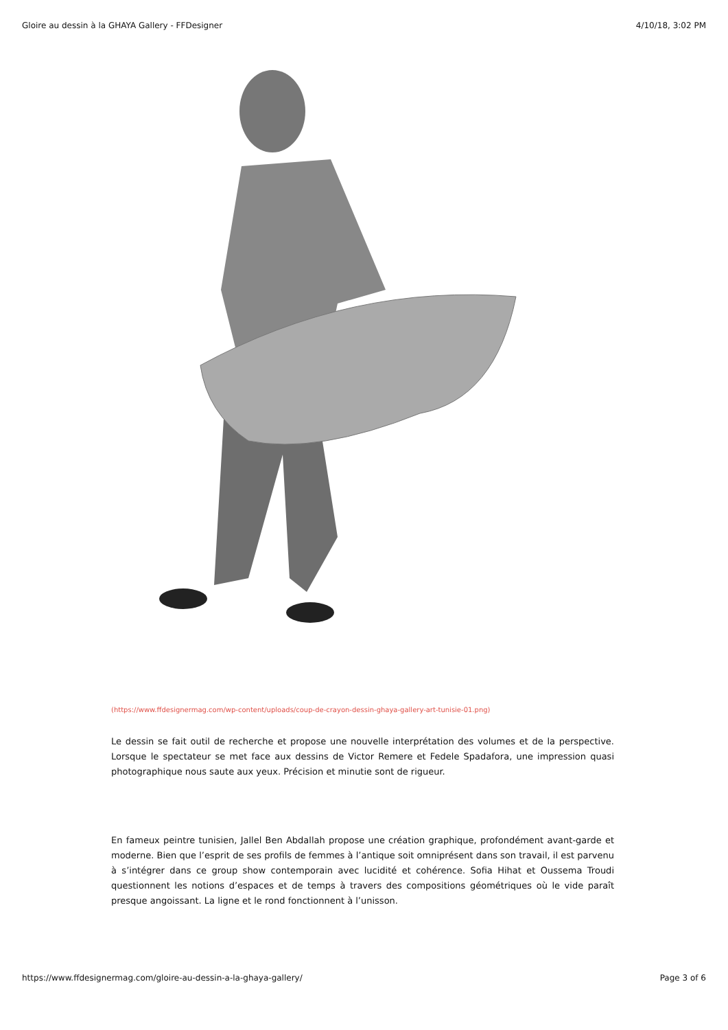Gloire au dessin à la GHAYA Gallery - FFDesigner 4/10/18, 3:02 PM
(https://www.ffdesignermag.com/wp-content/uploads/coup-de-crayon-dessin-ghaya-gallery-art-tunisie-01.png)
Le dessin se fait outil de recherche et propose une nouvelle interprétation des volumes et de la perspective. Lorsque le spectateur se met face aux dessins de Victor Remere et Fedele Spadafora, une impression quasi photographique nous saute aux yeux. Précision et minutie sont de rigueur.
En fameux peintre tunisien, Jallel Ben Abdallah propose une création graphique, profondément avant-garde et moderne. Bien que l’esprit de ses profils de femmes à l’antique soit omniprésent dans son travail, il est parvenu à s’intégrer dans ce group show contemporain avec lucidité et cohérence. Sofia Hihat et Oussema Troudi questionnent les notions d’espaces et de temps à travers des compositions géométriques où le vide paraît presque angoissant. La ligne et le rond fonctionnent à l’unisson.
https://www.ffdesignermag.com/gloire-au-dessin-a-la-ghaya-gallery/ Page 3 of 6